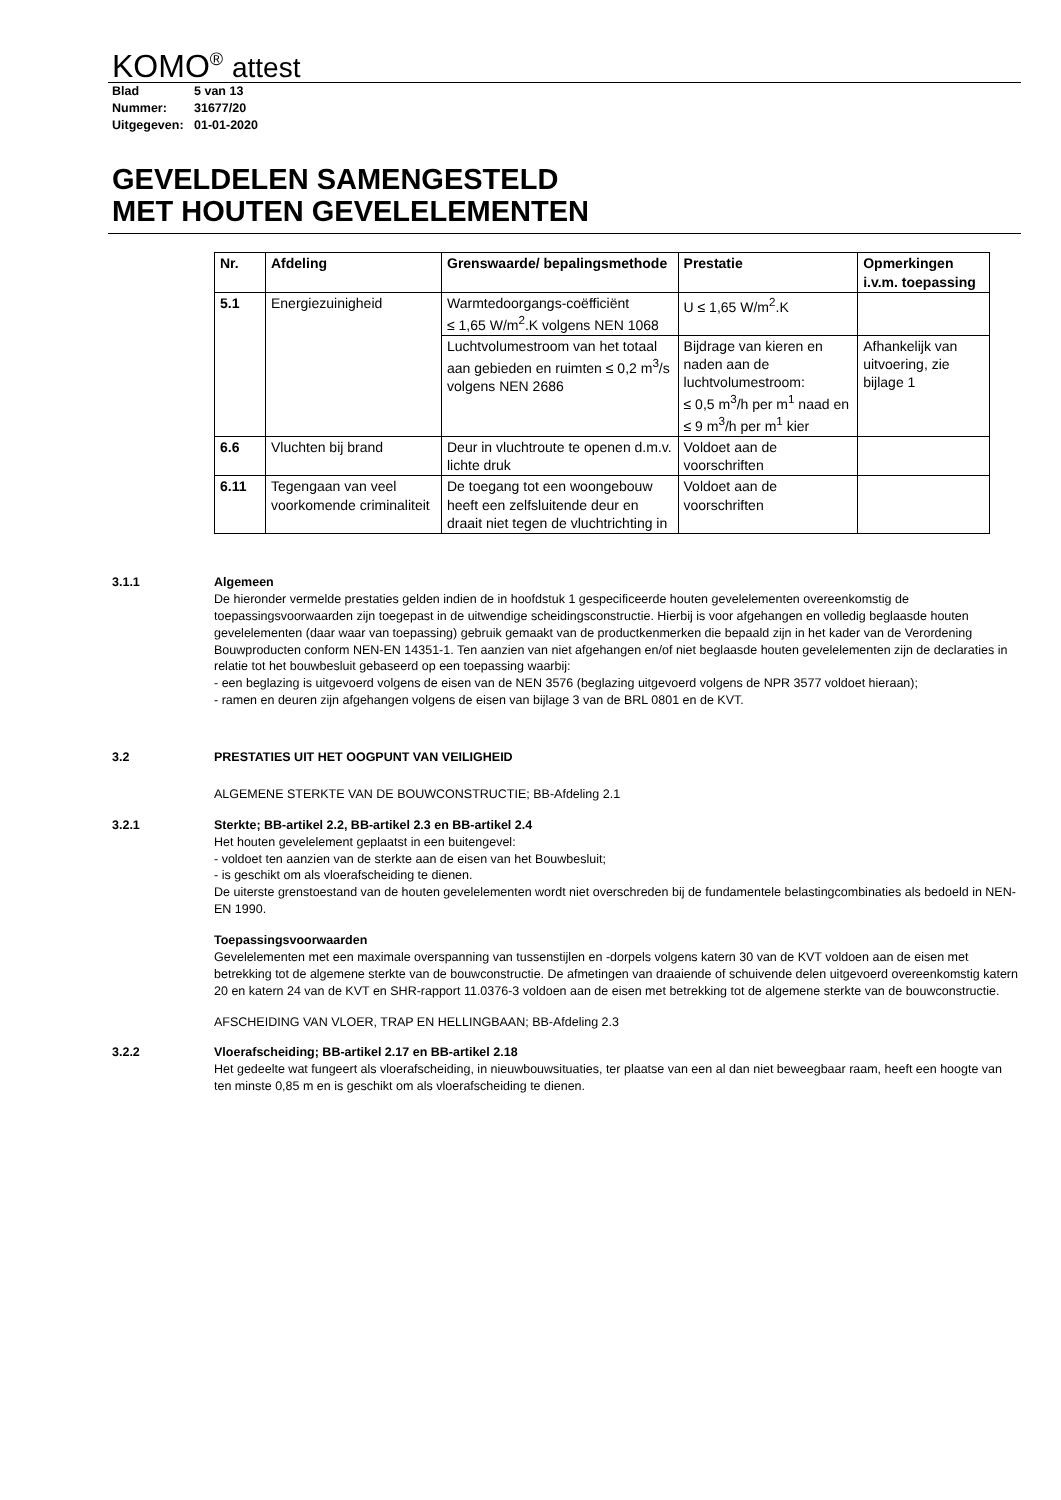KOMO<sup>®</sup> attest
Blad 5 van 13
Nummer: 31677/20
Uitgegeven: 01-01-2020
GEVELDELEN SAMENGESTELD
MET HOUTEN GEVELELEMENTEN
| Nr. | Afdeling | Grenswaarde/ bepalingsmethode | Prestatie | Opmerkingen i.v.m. toepassing |
| --- | --- | --- | --- | --- |
| 5.1 | Energiezuinigheid | Warmtedoorgangs-coëfficiënt ≤ 1,65 W/m<sup>2</sup>.K volgens NEN 1068 | U ≤ 1,65 W/m<sup>2</sup>.K | |
| | | Luchtvolumestroom van het totaal aan gebieden en ruimten ≤ 0,2 m<sup>3</sup>/s volgens NEN 2686 | Bijdrage van kieren en naden aan de luchtvolumestroom: ≤ 0,5 m<sup>3</sup>/h per m<sup>1</sup> naad en ≤ 9 m<sup>3</sup>/h per m<sup>1</sup> kier | Afhankelijk van uitvoering, zie bijlage 1 |
| 6.6 | Vluchten bij brand | Deur in vluchtroute te openen d.m.v. lichte druk | Voldoet aan de voorschriften | |
| 6.11 | Tegengaan van veel voorkomende criminaliteit | De toegang tot een woongebouw heeft een zelfsluitende deur en draait niet tegen de vluchtrichting in | Voldoet aan de voorschriften | |
3.1.1 Algemeen
De hieronder vermelde prestaties gelden indien de in hoofdstuk 1 gespecificeerde houten gevelelementen overeenkomstig de toepassingsvoorwaarden zijn toegepast in de uitwendige scheidingsconstructie. Hierbij is voor afgehangen en volledig beglaasde houten gevelelementen (daar waar van toepassing) gebruik gemaakt van de productkenmerken die bepaald zijn in het kader van de Verordening Bouwproducten conform NEN-EN 14351-1. Ten aanzien van niet afgehangen en/of niet beglaasde houten gevelelementen zijn de declaraties in relatie tot het bouwbesluit gebaseerd op een toepassing waarbij:
- een beglazing is uitgevoerd volgens de eisen van de NEN 3576 (beglazing uitgevoerd volgens de NPR 3577 voldoet hieraan);
- ramen en deuren zijn afgehangen volgens de eisen van bijlage 3 van de BRL 0801 en de KVT.
3.2 PRESTATIES UIT HET OOGPUNT VAN VEILIGHEID
ALGEMENE STERKTE VAN DE BOUWCONSTRUCTIE; BB-Afdeling 2.1
3.2.1 Sterkte; BB-artikel 2.2, BB-artikel 2.3 en BB-artikel 2.4
Het houten gevelelement geplaatst in een buitengevel:
- voldoet ten aanzien van de sterkte aan de eisen van het Bouwbesluit;
- is geschikt om als vloerafscheiding te dienen.
De uiterste grenstoestand van de houten gevelelementen wordt niet overschreden bij de fundamentele belastingcombinaties als bedoeld in NEN-EN 1990.
Toepassingsvoorwaarden
Gevelelementen met een maximale overspanning van tussenstijlen en -dorpels volgens katern 30 van de KVT voldoen aan de eisen met betrekking tot de algemene sterkte van de bouwconstructie. De afmetingen van draaiende of schuivende delen uitgevoerd overeenkomstig katern 20 en katern 24 van de KVT en SHR-rapport 11.0376-3 voldoen aan de eisen met betrekking tot de algemene sterkte van de bouwconstructie.
AFSCHEIDING VAN VLOER, TRAP EN HELLINGBAAN; BB-Afdeling 2.3
3.2.2 Vloerafscheiding; BB-artikel 2.17 en BB-artikel 2.18
Het gedeelte wat fungeert als vloerafscheiding, in nieuwbouwsituaties, ter plaatse van een al dan niet beweegbaar raam, heeft een hoogte van ten minste 0,85 m en is geschikt om als vloerafscheiding te dienen.